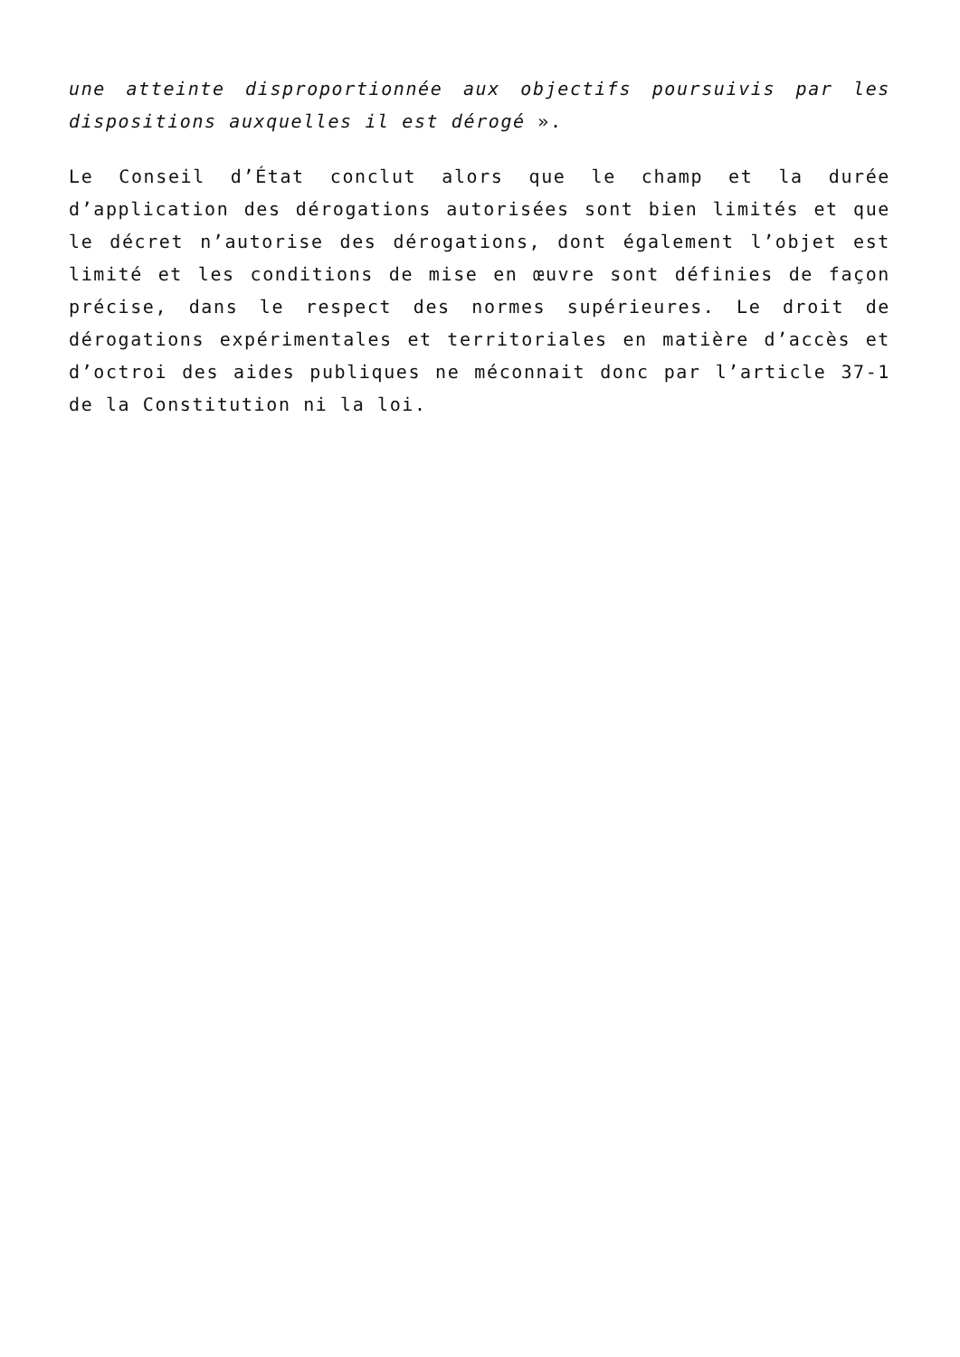une atteinte disproportionnée aux objectifs poursuivis par les dispositions auxquelles il est dérogé ».
Le Conseil d’État conclut alors que le champ et la durée d’application des dérogations autorisées sont bien limités et que le décret n’autorise des dérogations, dont également l’objet est limité et les conditions de mise en œuvre sont définies de façon précise, dans le respect des normes supérieures. Le droit de dérogations expérimentales et territoriales en matière d’accès et d’octroi des aides publiques ne méconnait donc par l’article 37-1 de la Constitution ni la loi.